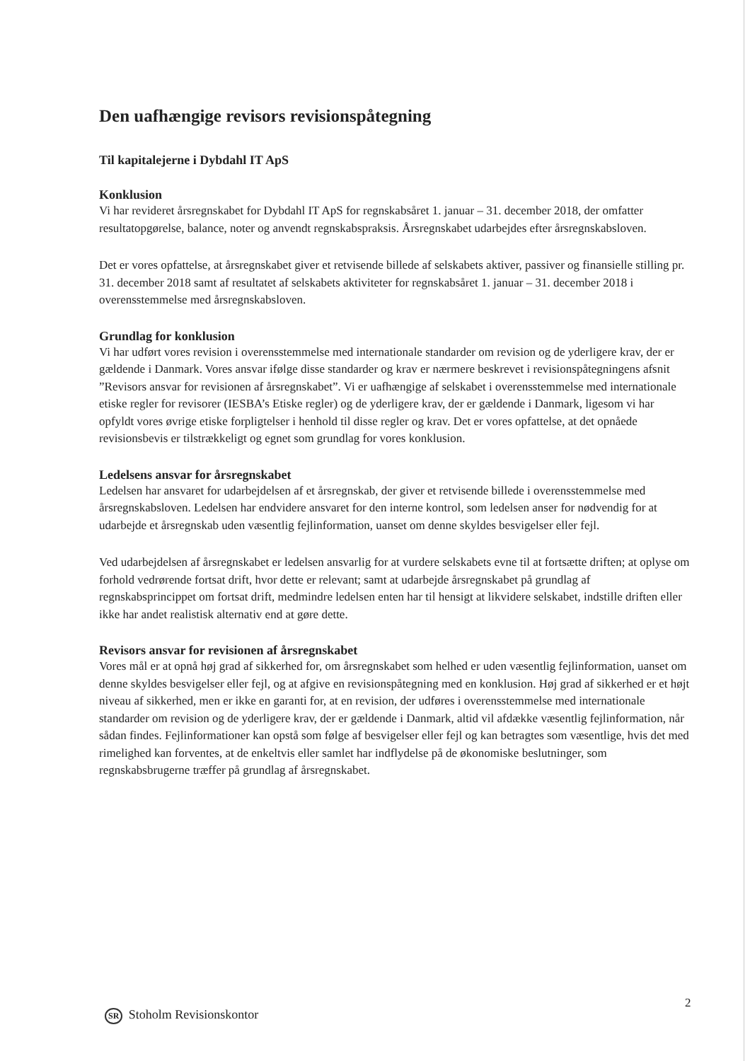Den uafhængige revisors revisionspåtegning
Til kapitalejerne i Dybdahl IT ApS
Konklusion
Vi har revideret årsregnskabet for Dybdahl IT ApS for regnskabsåret 1. januar – 31. december 2018, der omfatter resultatopgørelse, balance, noter og anvendt regnskabspraksis. Årsregnskabet udarbejdes efter årsregnskabsloven.
Det er vores opfattelse, at årsregnskabet giver et retvisende billede af selskabets aktiver, passiver og finansielle stilling pr. 31. december 2018 samt af resultatet af selskabets aktiviteter for regnskabsåret 1. januar – 31. december 2018 i overensstemmelse med årsregnskabsloven.
Grundlag for konklusion
Vi har udført vores revision i overensstemmelse med internationale standarder om revision og de yderligere krav, der er gældende i Danmark. Vores ansvar ifølge disse standarder og krav er nærmere beskrevet i revisionspåtegningens afsnit ”Revisors ansvar for revisionen af årsregnskabet”. Vi er uafhængige af selskabet i overensstemmelse med internationale etiske regler for revisorer (IESBA’s Etiske regler) og de yderligere krav, der er gældende i Danmark, ligesom vi har opfyldt vores øvrige etiske forpligtelser i henhold til disse regler og krav. Det er vores opfattelse, at det opnåede revisionsbevis er tilstrækkeligt og egnet som grundlag for vores konklusion.
Ledelsens ansvar for årsregnskabet
Ledelsen har ansvaret for udarbejdelsen af et årsregnskab, der giver et retvisende billede i overensstemmelse med årsregnskabsloven. Ledelsen har endvidere ansvaret for den interne kontrol, som ledelsen anser for nødvendig for at udarbejde et årsregnskab uden væsentlig fejlinformation, uanset om denne skyldes besvigelser eller fejl.
Ved udarbejdelsen af årsregnskabet er ledelsen ansvarlig for at vurdere selskabets evne til at fortsætte driften; at oplyse om forhold vedrørende fortsat drift, hvor dette er relevant; samt at udarbejde årsregnskabet på grundlag af regnskabsprincippet om fortsat drift, medmindre ledelsen enten har til hensigt at likvidere selskabet, indstille driften eller ikke har andet realistisk alternativ end at gøre dette.
Revisors ansvar for revisionen af årsregnskabet
Vores mål er at opnå høj grad af sikkerhed for, om årsregnskabet som helhed er uden væsentlig fejlinformation, uanset om denne skyldes besvigelser eller fejl, og at afgive en revisionspåtegning med en konklusion. Høj grad af sikkerhed er et højt niveau af sikkerhed, men er ikke en garanti for, at en revision, der udføres i overensstemmelse med internationale standarder om revision og de yderligere krav, der er gældende i Danmark, altid vil afdække væsentlig fejlinformation, når sådan findes. Fejlinformationer kan opstå som følge af besvigelser eller fejl og kan betragtes som væsentlige, hvis det med rimelighed kan forventes, at de enkeltvis eller samlet har indflydelse på de økonomiske beslutninger, som regnskabsbrugerne træffer på grundlag af årsregnskabet.
2
SR Stoholm Revisionskontor